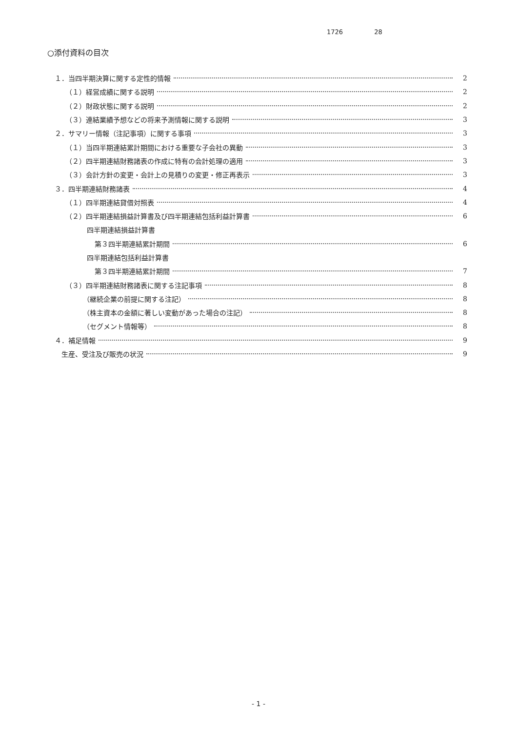1726 28
○添付資料の目次
１．当四半期決算に関する定性的情報 2
（１）経営成績に関する説明 2
（２）財政状態に関する説明 2
（３）連結業績予想などの将来予測情報に関する説明 3
２．サマリー情報（注記事項）に関する事項 3
（１）当四半期連結累計期間における重要な子会社の異動 3
（２）四半期連結財務諸表の作成に特有の会計処理の適用 3
（３）会計方針の変更・会計上の見積りの変更・修正再表示 3
３．四半期連結財務諸表 4
（１）四半期連結貸借対照表 4
（２）四半期連結損益計算書及び四半期連結包括利益計算書 6
四半期連結損益計算書
第３四半期連結累計期間 6
四半期連結包括利益計算書
第３四半期連結累計期間 7
（３）四半期連結財務諸表に関する注記事項 8
（継続企業の前提に関する注記） 8
（株主資本の金額に著しい変動があった場合の注記） 8
（セグメント情報等） 8
４．補足情報 9
生産、受注及び販売の状況 9
- 1 -